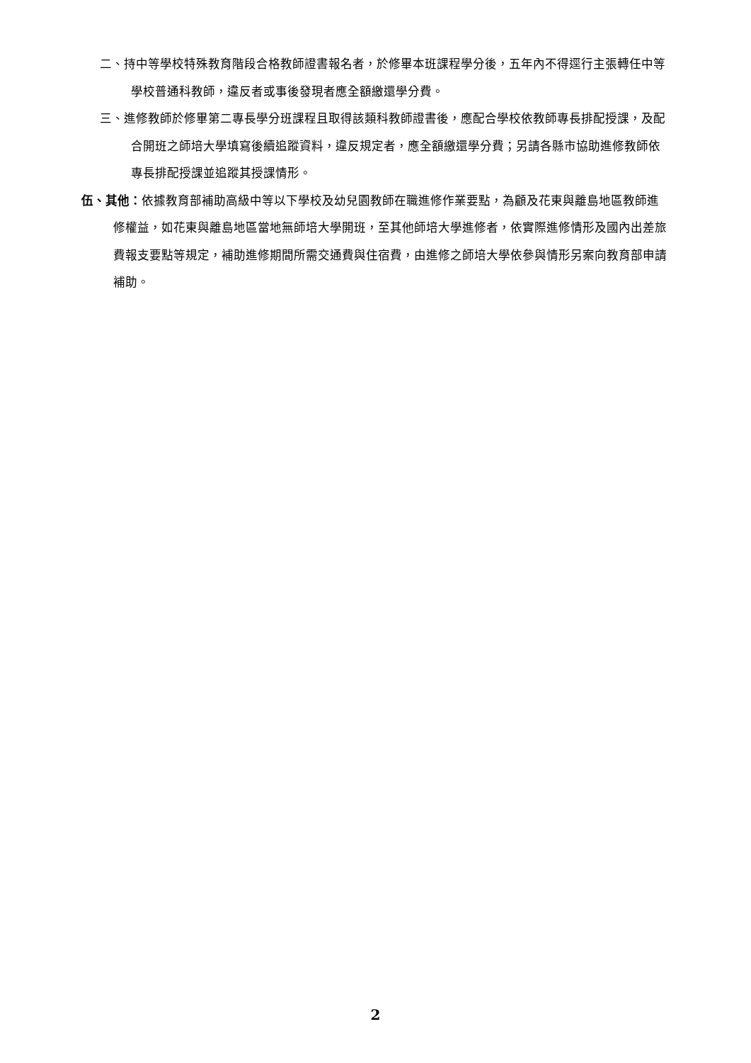二、持中等學校特殊教育階段合格教師證書報名者，於修畢本班課程學分後，五年內不得逕行主張轉任中等學校普通科教師，違反者或事後發現者應全額繳還學分費。
三、進修教師於修畢第二專長學分班課程且取得該類科教師證書後，應配合學校依教師專長排配授課，及配合開班之師培大學填寫後續追蹤資料，違反規定者，應全額繳還學分費；另請各縣市協助進修教師依專長排配授課並追蹤其授課情形。
伍、其他：依據教育部補助高級中等以下學校及幼兒園教師在職進修作業要點，為顧及花東與離島地區教師進修權益，如花東與離島地區當地無師培大學開班，至其他師培大學進修者，依實際進修情形及國內出差旅費報支要點等規定，補助進修期間所需交通費與住宿費，由進修之師培大學依參與情形另案向教育部申請補助。
2